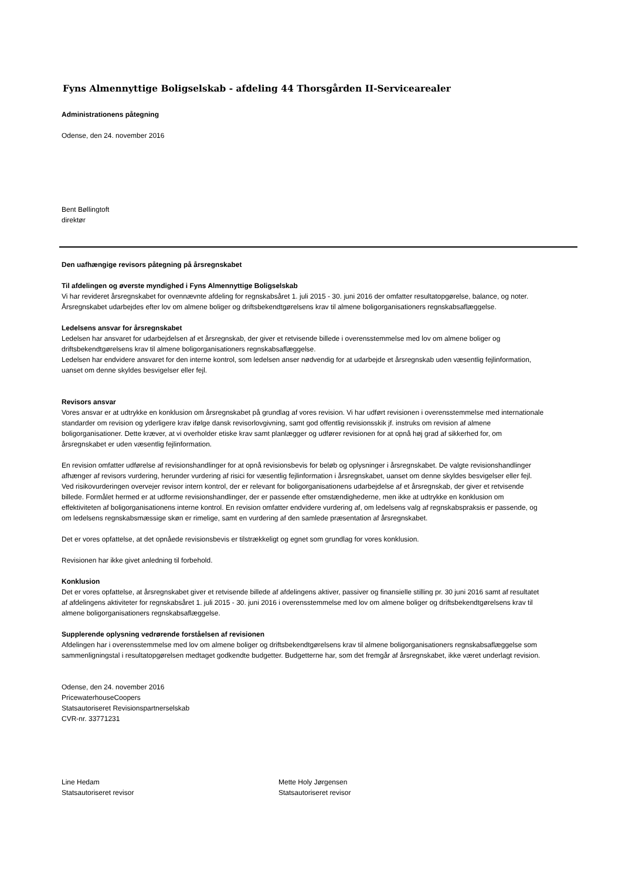Fyns Almennyttige Boligselskab - afdeling 44 Thorsgården II-Servicearealer
Administrationens påtegning
Odense, den 24. november 2016
Bent Bøllingtoft
direktør
Den uafhængige revisors påtegning på årsregnskabet
Til afdelingen og øverste myndighed i Fyns Almennyttige Boligselskab
Vi har revideret årsregnskabet for ovennævnte afdeling for regnskabsåret 1. juli 2015 - 30. juni 2016 der omfatter resultatopgørelse, balance, og noter. Årsregnskabet udarbejdes efter lov om almene boliger og driftsbekendtgørelsens krav til almene boligorganisationers regnskabsaflæggelse.
Ledelsens ansvar for årsregnskabet
Ledelsen har ansvaret for udarbejdelsen af et årsregnskab, der giver et retvisende billede i overensstemmelse med lov om almene boliger og driftsbekendtgørelsens krav til almene boligorganisationers regnskabsaflæggelse.
Ledelsen har endvidere ansvaret for den interne kontrol, som ledelsen anser nødvendig for at udarbejde et årsregnskab uden væsentlig fejlinformation, uanset om denne skyldes besvigelser eller fejl.
Revisors ansvar
Vores ansvar er at udtrykke en konklusion om årsregnskabet på grundlag af vores revision. Vi har udført revisionen i overensstemmelse med internationale standarder om revision og yderligere krav ifølge dansk revisorlovgivning, samt god offentlig revisionsskik jf. instruks om revision af almene boligorganisationer. Dette kræver, at vi overholder etiske krav samt planlægger og udfører revisionen for at opnå høj grad af sikkerhed for, om årsregnskabet er uden væsentlig fejlinformation.
En revision omfatter udførelse af revisionshandlinger for at opnå revisionsbevis for beløb og oplysninger i årsregnskabet. De valgte revisionshandlinger afhænger af revisors vurdering, herunder vurdering af risici for væsentlig fejlinformation i årsregnskabet, uanset om denne skyldes besvigelser eller fejl. Ved risikovurderingen overvejer revisor intern kontrol, der er relevant for boligorganisationens udarbejdelse af et årsregnskab, der giver et retvisende billede. Formålet hermed er at udforme revisionshandlinger, der er passende efter omstændighederne, men ikke at udtrykke en konklusion om effektiviteten af boligorganisationens interne kontrol. En revision omfatter endvidere vurdering af, om ledelsens valg af regnskabspraksis er passende, og om ledelsens regnskabsmæssige skøn er rimelige, samt en vurdering af den samlede præsentation af årsregnskabet.
Det er vores opfattelse, at det opnåede revisionsbevis er tilstrækkeligt og egnet som grundlag for vores konklusion.
Revisionen har ikke givet anledning til forbehold.
Konklusion
Det er vores opfattelse, at årsregnskabet giver et retvisende billede af afdelingens aktiver, passiver og finansielle stilling pr. 30 juni 2016 samt af resultatet af afdelingens aktiviteter for regnskabsåret 1. juli 2015 - 30. juni 2016 i overensstemmelse med lov om almene boliger og driftsbekendtgørelsens krav til almene boligorganisationers regnskabsaflæggelse.
Supplerende oplysning vedrørende forståelsen af revisionen
Afdelingen har i overensstemmelse med lov om almene boliger og driftsbekendtgørelsens krav til almene boligorganisationers regnskabsaflæggelse som sammenligningstal i resultatopgørelsen medtaget godkendte budgetter. Budgetterne har, som det fremgår af årsregnskabet, ikke været underlagt revision.
Odense, den 24. november 2016
PricewaterhouseCoopers
Statsautoriseret Revisionspartnerselskab
CVR-nr. 33771231
Line Hedam
Statsautoriseret revisor
Mette Holy Jørgensen
Statsautoriseret revisor